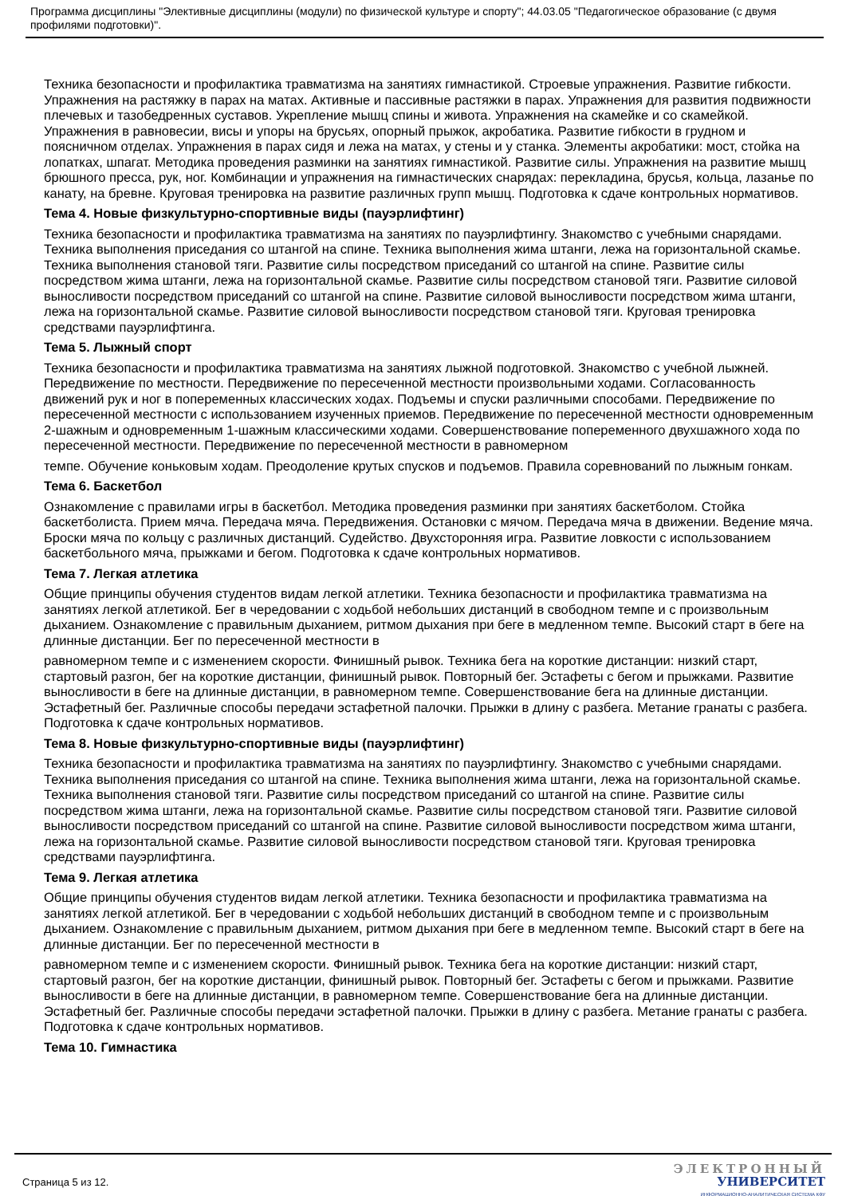Программа дисциплины "Элективные дисциплины (модули) по физической культуре и спорту"; 44.03.05 "Педагогическое образование (с двумя профилями подготовки)".
Техника безопасности и профилактика травматизма на занятиях гимнастикой. Строевые упражнения. Развитие гибкости. Упражнения на растяжку в парах на матах. Активные и пассивные растяжки в парах. Упражнения для развития подвижности плечевых и тазобедренных суставов. Укрепление мышц спины и живота. Упражнения на скамейке и со скамейкой. Упражнения в равновесии, висы и упоры на брусьях, опорный прыжок, акробатика. Развитие гибкости в грудном и поясничном отделах. Упражнения в парах сидя и лежа на матах, у стены и у станка. Элементы акробатики: мост, стойка на лопатках, шпагат. Методика проведения разминки на занятиях гимнастикой. Развитие силы. Упражнения на развитие мышц брюшного пресса, рук, ног. Комбинации и упражнения на гимнастических снарядах: перекладина, брусья, кольца, лазанье по канату, на бревне. Круговая тренировка на развитие различных групп мышц. Подготовка к сдаче контрольных нормативов.
Тема 4. Новые физкультурно-спортивные виды (пауэрлифтинг)
Техника безопасности и профилактика травматизма на занятиях по пауэрлифтингу. Знакомство с учебными снарядами. Техника выполнения приседания со штангой на спине. Техника выполнения жима штанги, лежа на горизонтальной скамье. Техника выполнения становой тяги. Развитие силы посредством приседаний со штангой на спине. Развитие силы посредством жима штанги, лежа на горизонтальной скамье. Развитие силы посредством становой тяги. Развитие силовой выносливости посредством приседаний со штангой на спине. Развитие силовой выносливости посредством жима штанги, лежа на горизонтальной скамье. Развитие силовой выносливости посредством становой тяги. Круговая тренировка средствами пауэрлифтинга.
Тема 5. Лыжный спорт
Техника безопасности и профилактика травматизма на занятиях лыжной подготовкой. Знакомство с учебной лыжней. Передвижение по местности. Передвижение по пересеченной местности произвольными ходами. Согласованность движений рук и ног в попеременных классических ходах. Подъемы и спуски различными способами. Передвижение по пересеченной местности с использованием изученных приемов. Передвижение по пересеченной местности одновременным 2-шажным и одновременным 1-шажным классическими ходами. Совершенствование попеременного двухшажного хода по пересеченной местности. Передвижение по пересеченной местности в равномерном
темпе. Обучение коньковым ходам. Преодоление крутых спусков и подъемов. Правила соревнований по лыжным гонкам.
Тема 6. Баскетбол
Ознакомление с правилами игры в баскетбол. Методика проведения разминки при занятиях баскетболом. Стойка баскетболиста. Прием мяча. Передача мяча. Передвижения. Остановки с мячом. Передача мяча в движении. Ведение мяча. Броски мяча по кольцу с различных дистанций. Судейство. Двухсторонняя игра. Развитие ловкости с использованием баскетбольного мяча, прыжками и бегом. Подготовка к сдаче контрольных нормативов.
Тема 7. Легкая атлетика
Общие принципы обучения студентов видам легкой атлетики. Техника безопасности и профилактика травматизма на занятиях легкой атлетикой. Бег в чередовании с ходьбой небольших дистанций в свободном темпе и с произвольным дыханием. Ознакомление с правильным дыханием, ритмом дыхания при беге в медленном темпе. Высокий старт в беге на длинные дистанции. Бег по пересеченной местности в
равномерном темпе и с изменением скорости. Финишный рывок. Техника бега на короткие дистанции: низкий старт, стартовый разгон, бег на короткие дистанции, финишный рывок. Повторный бег. Эстафеты с бегом и прыжками. Развитие выносливости в беге на длинные дистанции, в равномерном темпе. Совершенствование бега на длинные дистанции. Эстафетный бег. Различные способы передачи эстафетной палочки. Прыжки в длину с разбега. Метание гранаты с разбега. Подготовка к сдаче контрольных нормативов.
Тема 8. Новые физкультурно-спортивные виды (пауэрлифтинг)
Техника безопасности и профилактика травматизма на занятиях по пауэрлифтингу. Знакомство с учебными снарядами. Техника выполнения приседания со штангой на спине. Техника выполнения жима штанги, лежа на горизонтальной скамье. Техника выполнения становой тяги. Развитие силы посредством приседаний со штангой на спине. Развитие силы посредством жима штанги, лежа на горизонтальной скамье. Развитие силы посредством становой тяги. Развитие силовой выносливости посредством приседаний со штангой на спине. Развитие силовой выносливости посредством жима штанги, лежа на горизонтальной скамье. Развитие силовой выносливости посредством становой тяги. Круговая тренировка средствами пауэрлифтинга.
Тема 9. Легкая атлетика
Общие принципы обучения студентов видам легкой атлетики. Техника безопасности и профилактика травматизма на занятиях легкой атлетикой. Бег в чередовании с ходьбой небольших дистанций в свободном темпе и с произвольным дыханием. Ознакомление с правильным дыханием, ритмом дыхания при беге в медленном темпе. Высокий старт в беге на длинные дистанции. Бег по пересеченной местности в
равномерном темпе и с изменением скорости. Финишный рывок. Техника бега на короткие дистанции: низкий старт, стартовый разгон, бег на короткие дистанции, финишный рывок. Повторный бег. Эстафеты с бегом и прыжками. Развитие выносливости в беге на длинные дистанции, в равномерном темпе. Совершенствование бега на длинные дистанции. Эстафетный бег. Различные способы передачи эстафетной палочки. Прыжки в длину с разбега. Метание гранаты с разбега. Подготовка к сдаче контрольных нормативов.
Тема 10. Гимнастика
Страница 5 из 12.
ЭЛЕКТРОННЫЙ
УНИВЕРСИТЕТ
ИНФОРМАЦИОННО-АНАЛИТИЧЕСКАЯ СИСТЕМА КФУ